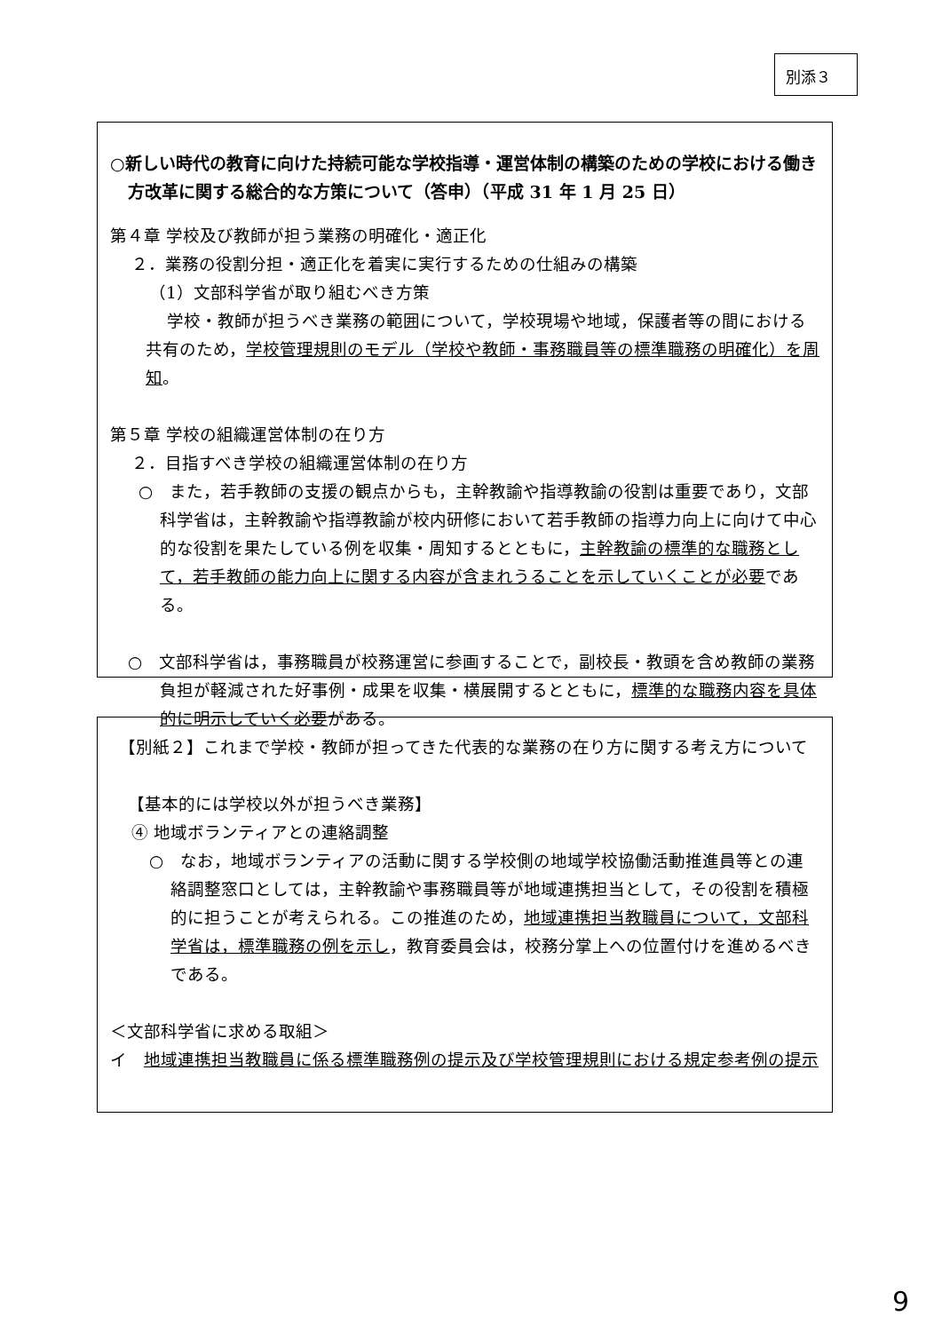別添３
○新しい時代の教育に向けた持続可能な学校指導・運営体制の構築のための学校における働き方改革に関する総合的な方策について（答申）（平成 31 年 1 月 25 日）
第４章 学校及び教師が担う業務の明確化・適正化
２．業務の役割分担・適正化を着実に実行するための仕組みの構築
（1）文部科学省が取り組むべき方策
学校・教師が担うべき業務の範囲について，学校現場や地域，保護者等の間における共有のため，学校管理規則のモデル（学校や教師・事務職員等の標準職務の明確化）を周知。
第５章 学校の組織運営体制の在り方
２．目指すべき学校の組織運営体制の在り方
○　また，若手教師の支援の観点からも，主幹教諭や指導教諭の役割は重要であり，文部科学省は，主幹教諭や指導教諭が校内研修において若手教師の指導力向上に向けて中心的な役割を果たしている例を収集・周知するとともに，主幹教諭の標準的な職務として，若手教師の能力向上に関する内容が含まれうることを示していくことが必要である。
○　文部科学省は，事務職員が校務運営に参画することで，副校長・教頭を含め教師の業務負担が軽減された好事例・成果を収集・横展開するとともに，標準的な職務内容を具体的に明示していく必要がある。
【別紙２】これまで学校・教師が担ってきた代表的な業務の在り方に関する考え方について
【基本的には学校以外が担うべき業務】
④ 地域ボランティアとの連絡調整
○　なお，地域ボランティアの活動に関する学校側の地域学校協働活動推進員等との連絡調整窓口としては，主幹教諭や事務職員等が地域連携担当として，その役割を積極的に担うことが考えられる。この推進のため，地域連携担当教職員について，文部科学省は，標準職務の例を示し，教育委員会は，校務分掌上への位置付けを進めるべきである。
＜文部科学省に求める取組＞
イ　地域連携担当教職員に係る標準職務例の提示及び学校管理規則における規定参考例の提示
9